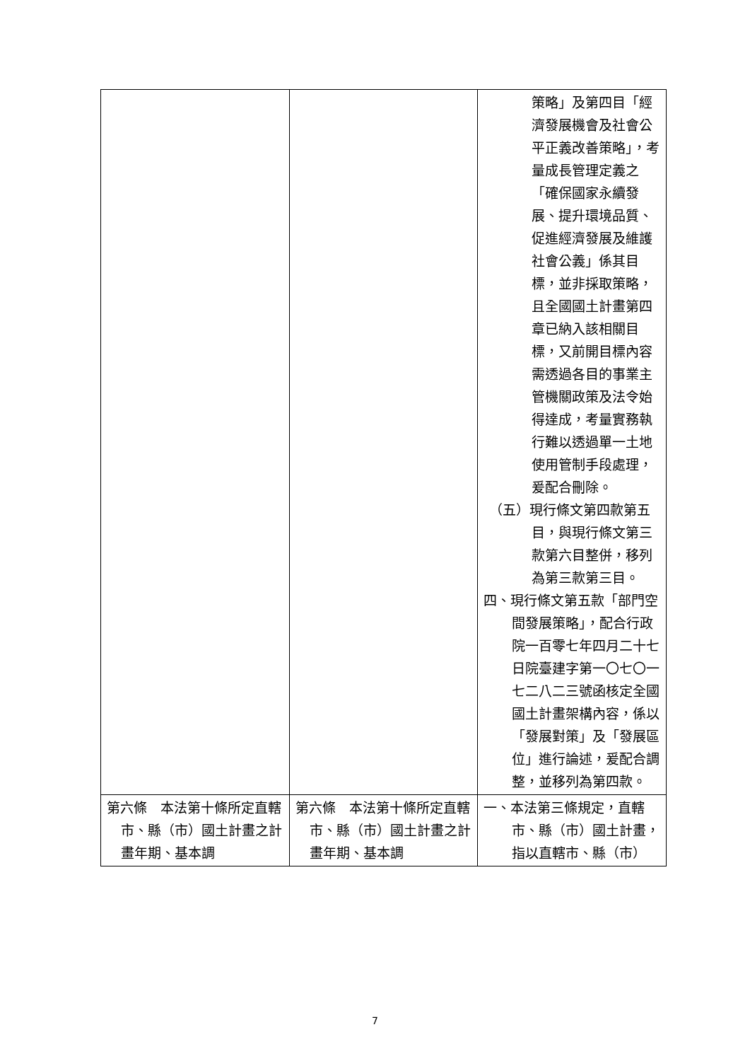| | | 策略」及第四目「經濟發展機會及社會公平正義改善策略」，考量成長管理定義之「確保國家永續發展、提升環境品質、促進經濟發展及維護社會公義」係其目標，並非採取策略，且全國國土計畫第四章已納入該相關目標，又前開目標內容需透過各目的事業主管機關政策及法令始得達成，考量實務執行難以透過單一土地使用管制手段處理，爰配合刪除。 （五）現行條文第四款第五目，與現行條文第三款第六目整併，移列為第三款第三目。 四、現行條文第五款「部門空間發展策略」，配合行政院一百零七年四月二十七日院臺建字第一〇七〇一七二八二三號函核定全國國土計畫架構內容，係以「發展對策」及「發展區位」進行論述，爰配合調整，並移列為第四款。 |
| 第六條 本法第十條所定直轄市、縣（市）國土計畫之計畫年期、基本調 | 第六條 本法第十條所定直轄市、縣（市）國土計畫之計畫年期、基本調 | 一、本法第三條規定，直轄市、縣（市）國土計畫，指以直轄市、縣（市） |
7